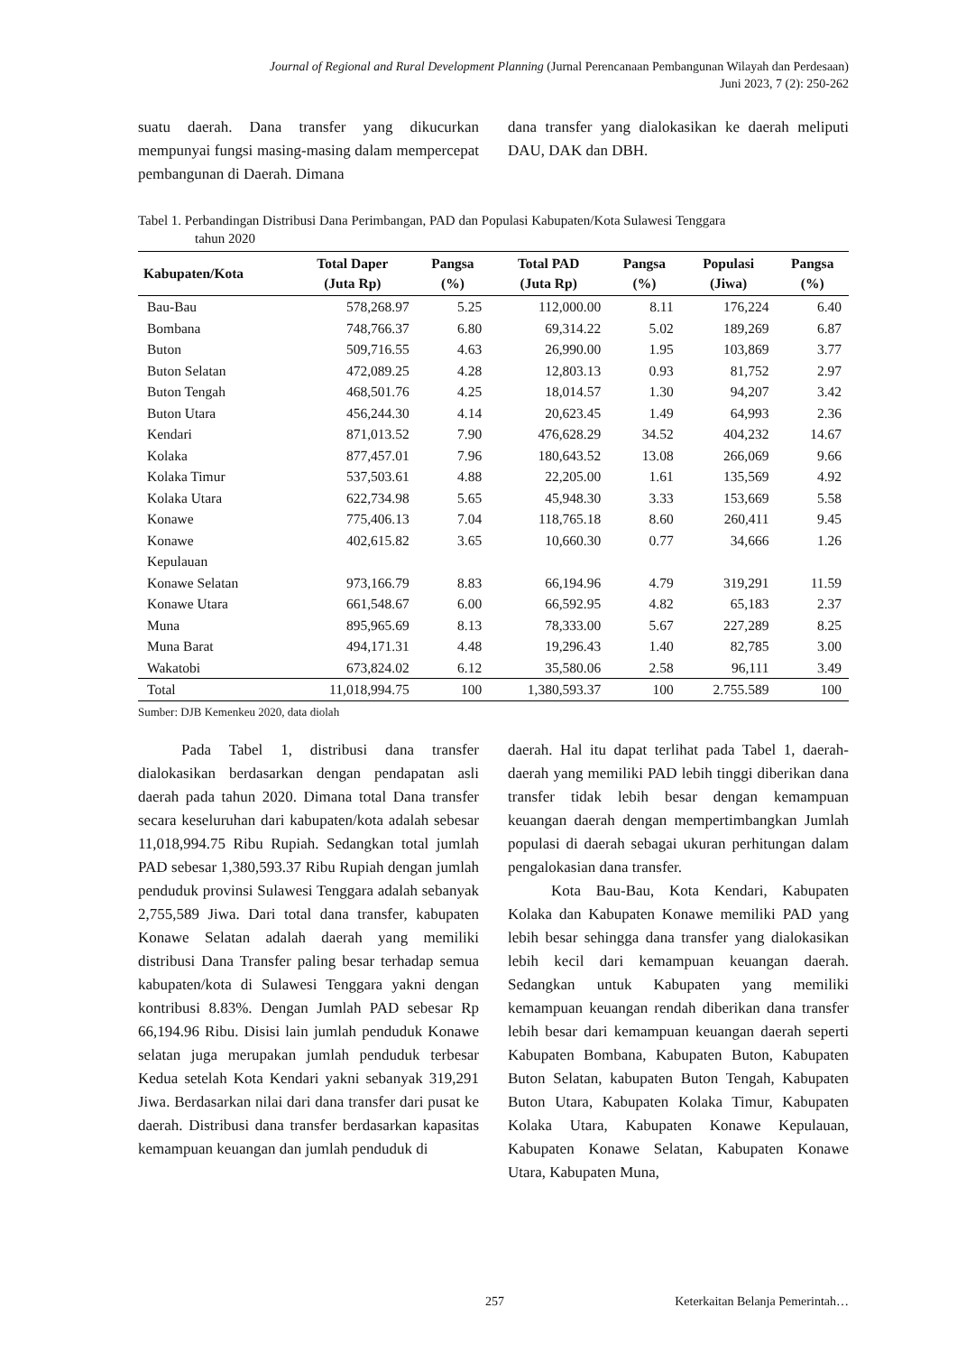Journal of Regional and Rural Development Planning (Jurnal Perencanaan Pembangunan Wilayah dan Perdesaan)
Juni 2023, 7 (2): 250-262
suatu daerah. Dana transfer yang dikucurkan mempunyai fungsi masing-masing dalam mempercepat pembangunan di Daerah. Dimana
dana transfer yang dialokasikan ke daerah meliputi DAU, DAK dan DBH.
Tabel 1. Perbandingan Distribusi Dana Perimbangan, PAD dan Populasi Kabupaten/Kota Sulawesi Tenggara
tahun 2020
| Kabupaten/Kota | Total Daper (Juta Rp) | Pangsa (%) | Total PAD (Juta Rp) | Pangsa (%) | Populasi (Jiwa) | Pangsa (%) |
| --- | --- | --- | --- | --- | --- | --- |
| Bau-Bau | 578,268.97 | 5.25 | 112,000.00 | 8.11 | 176,224 | 6.40 |
| Bombana | 748,766.37 | 6.80 | 69,314.22 | 5.02 | 189,269 | 6.87 |
| Buton | 509,716.55 | 4.63 | 26,990.00 | 1.95 | 103,869 | 3.77 |
| Buton Selatan | 472,089.25 | 4.28 | 12,803.13 | 0.93 | 81,752 | 2.97 |
| Buton Tengah | 468,501.76 | 4.25 | 18,014.57 | 1.30 | 94,207 | 3.42 |
| Buton Utara | 456,244.30 | 4.14 | 20,623.45 | 1.49 | 64,993 | 2.36 |
| Kendari | 871,013.52 | 7.90 | 476,628.29 | 34.52 | 404,232 | 14.67 |
| Kolaka | 877,457.01 | 7.96 | 180,643.52 | 13.08 | 266,069 | 9.66 |
| Kolaka Timur | 537,503.61 | 4.88 | 22,205.00 | 1.61 | 135,569 | 4.92 |
| Kolaka Utara | 622,734.98 | 5.65 | 45,948.30 | 3.33 | 153,669 | 5.58 |
| Konawe | 775,406.13 | 7.04 | 118,765.18 | 8.60 | 260,411 | 9.45 |
| Konawe Kepulauan | 402,615.82 | 3.65 | 10,660.30 | 0.77 | 34,666 | 1.26 |
| Konawe Selatan | 973,166.79 | 8.83 | 66,194.96 | 4.79 | 319,291 | 11.59 |
| Konawe Utara | 661,548.67 | 6.00 | 66,592.95 | 4.82 | 65,183 | 2.37 |
| Muna | 895,965.69 | 8.13 | 78,333.00 | 5.67 | 227,289 | 8.25 |
| Muna Barat | 494,171.31 | 4.48 | 19,296.43 | 1.40 | 82,785 | 3.00 |
| Wakatobi | 673,824.02 | 6.12 | 35,580.06 | 2.58 | 96,111 | 3.49 |
| Total | 11,018,994.75 | 100 | 1,380,593.37 | 100 | 2.755.589 | 100 |
Sumber: DJB Kemenkeu 2020, data diolah
Pada Tabel 1, distribusi dana transfer dialokasikan berdasarkan dengan pendapatan asli daerah pada tahun 2020. Dimana total Dana transfer secara keseluruhan dari kabupaten/kota adalah sebesar 11,018,994.75 Ribu Rupiah. Sedangkan total jumlah PAD sebesar 1,380,593.37 Ribu Rupiah dengan jumlah penduduk provinsi Sulawesi Tenggara adalah sebanyak 2,755,589 Jiwa. Dari total dana transfer, kabupaten Konawe Selatan adalah daerah yang memiliki distribusi Dana Transfer paling besar terhadap semua kabupaten/kota di Sulawesi Tenggara yakni dengan kontribusi 8.83%. Dengan Jumlah PAD sebesar Rp 66,194.96 Ribu. Disisi lain jumlah penduduk Konawe selatan juga merupakan jumlah penduduk terbesar Kedua setelah Kota Kendari yakni sebanyak 319,291 Jiwa. Berdasarkan nilai dari dana transfer dari pusat ke daerah. Distribusi dana transfer berdasarkan kapasitas kemampuan keuangan dan jumlah penduduk di
daerah. Hal itu dapat terlihat pada Tabel 1, daerah-daerah yang memiliki PAD lebih tinggi diberikan dana transfer tidak lebih besar dengan kemampuan keuangan daerah dengan mempertimbangkan Jumlah populasi di daerah sebagai ukuran perhitungan dalam pengalokasian dana transfer.
Kota Bau-Bau, Kota Kendari, Kabupaten Kolaka dan Kabupaten Konawe memiliki PAD yang lebih besar sehingga dana transfer yang dialokasikan lebih kecil dari kemampuan keuangan daerah. Sedangkan untuk Kabupaten yang memiliki kemampuan keuangan rendah diberikan dana transfer lebih besar dari kemampuan keuangan daerah seperti Kabupaten Bombana, Kabupaten Buton, Kabupaten Buton Selatan, kabupaten Buton Tengah, Kabupaten Buton Utara, Kabupaten Kolaka Timur, Kabupaten Kolaka Utara, Kabupaten Konawe Kepulauan, Kabupaten Konawe Selatan, Kabupaten Konawe Utara, Kabupaten Muna,
257 Keterkaitan Belanja Pemerintah…